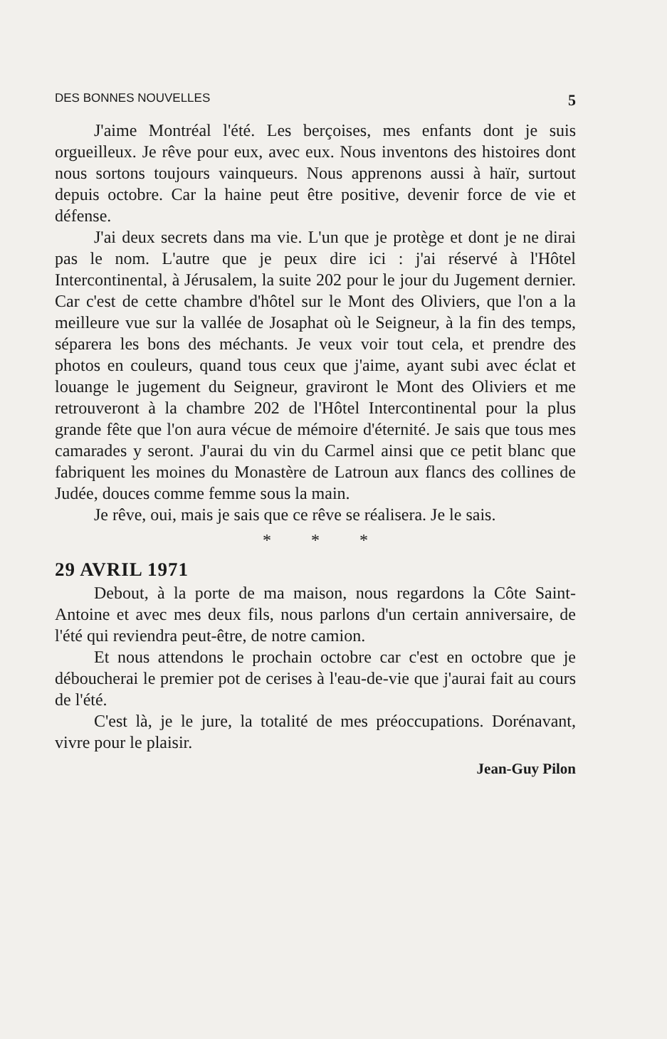DES BONNES NOUVELLES 5
J'aime Montréal l'été. Les berçoises, mes enfants dont je suis orgueilleux. Je rêve pour eux, avec eux. Nous inventons des histoires dont nous sortons toujours vainqueurs. Nous apprenons aussi à haïr, surtout depuis octobre. Car la haine peut être positive, devenir force de vie et défense.
J'ai deux secrets dans ma vie. L'un que je protège et dont je ne dirai pas le nom. L'autre que je peux dire ici : j'ai réservé à l'Hôtel Intercontinental, à Jérusalem, la suite 202 pour le jour du Jugement dernier. Car c'est de cette chambre d'hôtel sur le Mont des Oliviers, que l'on a la meilleure vue sur la vallée de Josaphat où le Seigneur, à la fin des temps, séparera les bons des méchants. Je veux voir tout cela, et prendre des photos en couleurs, quand tous ceux que j'aime, ayant subi avec éclat et louange le jugement du Seigneur, graviront le Mont des Oliviers et me retrouveront à la chambre 202 de l'Hôtel Intercontinental pour la plus grande fête que l'on aura vécue de mémoire d'éternité. Je sais que tous mes camarades y seront. J'aurai du vin du Carmel ainsi que ce petit blanc que fabriquent les moines du Monastère de Latroun aux flancs des collines de Judée, douces comme femme sous la main.
Je rêve, oui, mais je sais que ce rêve se réalisera. Je le sais.
* * *
29 AVRIL 1971
Debout, à la porte de ma maison, nous regardons la Côte Saint-Antoine et avec mes deux fils, nous parlons d'un certain anniversaire, de l'été qui reviendra peut-être, de notre camion.
Et nous attendons le prochain octobre car c'est en octobre que je déboucherai le premier pot de cerises à l'eau-de-vie que j'aurai fait au cours de l'été.
C'est là, je le jure, la totalité de mes préoccupations. Dorénavant, vivre pour le plaisir.
Jean-Guy Pilon